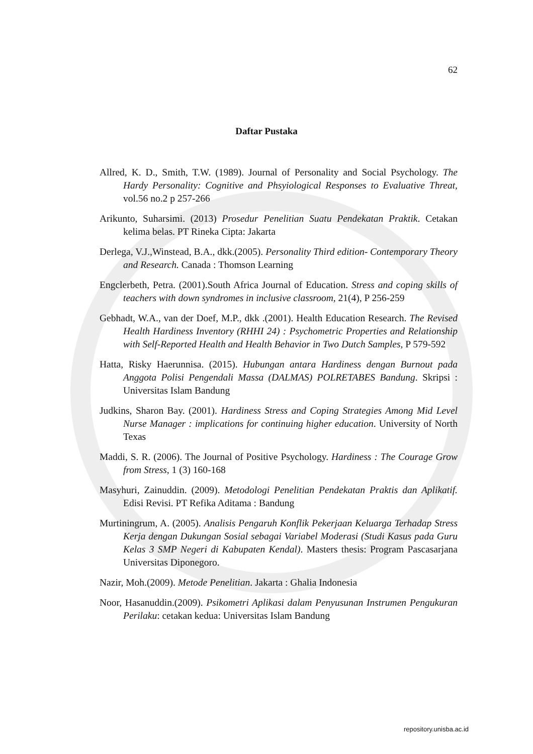62
Daftar Pustaka
Allred, K. D., Smith, T.W. (1989). Journal of Personality and Social Psychology. The Hardy Personality: Cognitive and Phsyiological Responses to Evaluative Threat, vol.56 no.2 p 257-266
Arikunto, Suharsimi. (2013) Prosedur Penelitian Suatu Pendekatan Praktik. Cetakan kelima belas. PT Rineka Cipta: Jakarta
Derlega, V.J.,Winstead, B.A., dkk.(2005). Personality Third edition- Contemporary Theory and Research. Canada : Thomson Learning
Engclerbeth, Petra. (2001).South Africa Journal of Education. Stress and coping skills of teachers with down syndromes in inclusive classroom, 21(4), P 256-259
Gebhadt, W.A., van der Doef, M.P., dkk .(2001). Health Education Research. The Revised Health Hardiness Inventory (RHHI 24) : Psychometric Properties and Relationship with Self-Reported Health and Health Behavior in Two Dutch Samples, P 579-592
Hatta, Risky Haerunnisa. (2015). Hubungan antara Hardiness dengan Burnout pada Anggota Polisi Pengendali Massa (DALMAS) POLRETABES Bandung. Skripsi : Universitas Islam Bandung
Judkins, Sharon Bay. (2001). Hardiness Stress and Coping Strategies Among Mid Level Nurse Manager : implications for continuing higher education. University of North Texas
Maddi, S. R. (2006). The Journal of Positive Psychology. Hardiness : The Courage Grow from Stress, 1 (3) 160-168
Masyhuri, Zainuddin. (2009). Metodologi Penelitian Pendekatan Praktis dan Aplikatif. Edisi Revisi. PT Refika Aditama : Bandung
Murtiningrum, A. (2005). Analisis Pengaruh Konflik Pekerjaan Keluarga Terhadap Stress Kerja dengan Dukungan Sosial sebagai Variabel Moderasi (Studi Kasus pada Guru Kelas 3 SMP Negeri di Kabupaten Kendal). Masters thesis: Program Pascasarjana Universitas Diponegoro.
Nazir, Moh.(2009). Metode Penelitian. Jakarta : Ghalia Indonesia
Noor, Hasanuddin.(2009). Psikometri Aplikasi dalam Penyusunan Instrumen Pengukuran Perilaku: cetakan kedua: Universitas Islam Bandung
repository.unisba.ac.id